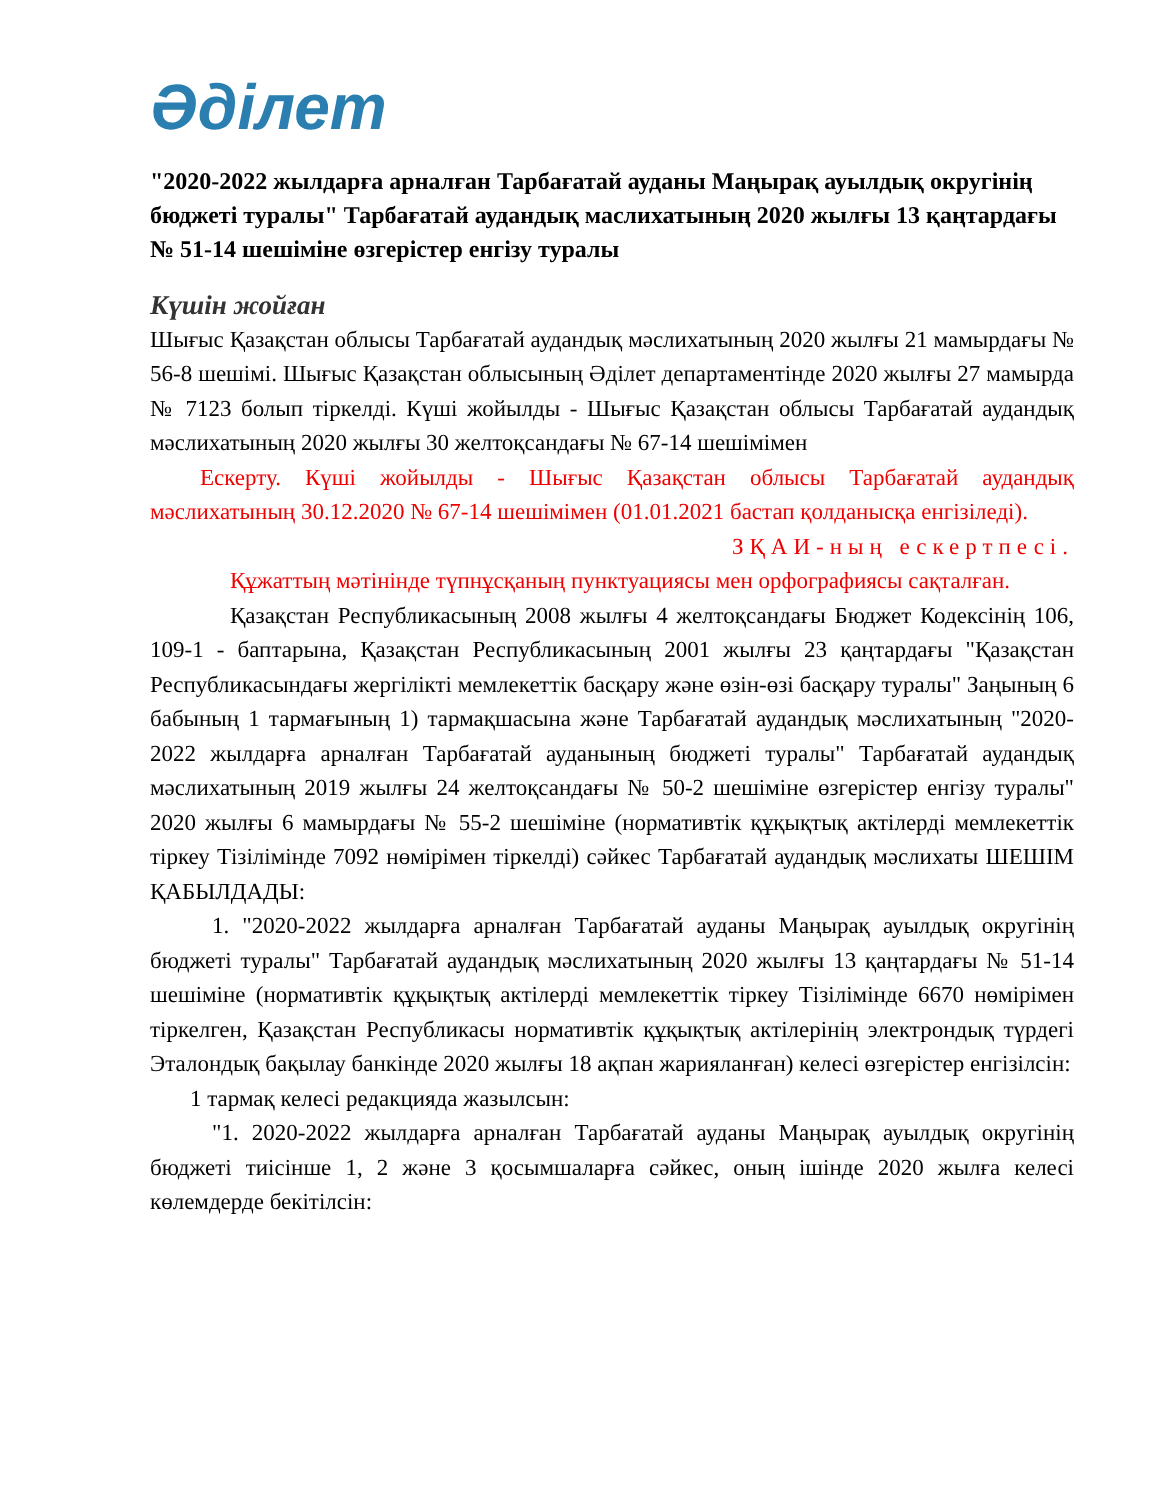Әділет
"2020-2022 жылдарға арналған Тарбағатай ауданы Маңырақ ауылдық округінің бюджеті туралы" Тарбағатай аудандық маслихатының 2020 жылғы 13 қаңтардағы № 51-14 шешіміне өзгерістер енгізу туралы
Күшін жойған
Шығыс Қазақстан облысы Тарбағатай аудандық мәслихатының 2020 жылғы 21 мамырдағы № 56-8 шешімі. Шығыс Қазақстан облысының Әділет департаментінде 2020 жылғы 27 мамырда № 7123 болып тіркелді. Күші жойылды - Шығыс Қазақстан облысы Тарбағатай аудандық мәслихатының 2020 жылғы 30 желтоқсандағы № 67-14 шешімімен
Ескерту. Күші жойылды - Шығыс Қазақстан облысы Тарбағатай аудандық мәслихатының 30.12.2020 № 67-14 шешімімен (01.01.2021 бастап қолданысқа енгізіледі).
ЗҚАИ-ның ескертпесі.
Құжаттың мәтінінде түпнұсқаның пунктуациясы мен орфографиясы сақталған.
Қазақстан Республикасының 2008 жылғы 4 желтоқсандағы Бюджет Кодексінің 106, 109-1 - баптарына, Қазақстан Республикасының 2001 жылғы 23 қаңтардағы "Қазақстан Республикасындағы жергілікті мемлекеттік басқару және өзін-өзі басқару туралы" Заңының 6 бабының 1 тармағының 1) тармақшасына және Тарбағатай аудандық мәслихатының "2020-2022 жылдарға арналған Тарбағатай ауданының бюджеті туралы" Тарбағатай аудандық мәслихатының 2019 жылғы 24 желтоқсандағы № 50-2 шешіміне өзгерістер енгізу туралы" 2020 жылғы 6 мамырдағы № 55-2 шешіміне (нормативтік құқықтық актілерді мемлекеттік тіркеу Тізілімінде 7092 нөмірімен тіркелді) сәйкес Тарбағатай аудандық мәслихаты ШЕШІМ ҚАБЫЛДАДЫ:
1. "2020-2022 жылдарға арналған Тарбағатай ауданы Маңырақ ауылдық округінің бюджеті туралы" Тарбағатай аудандық мәслихатының 2020 жылғы 13 қаңтардағы № 51-14 шешіміне (нормативтік құқықтық актілерді мемлекеттік тіркеу Тізілімінде 6670 нөмірімен тіркелген, Қазақстан Республикасы нормативтік құқықтық актілерінің электрондық түрдегі Эталондық бақылау банкінде 2020 жылғы 18 ақпан жарияланған) келесі өзгерістер енгізілсін:
1 тармақ келесі редакцияда жазылсын:
"1. 2020-2022 жылдарға арналған Тарбағатай ауданы Маңырақ ауылдық округінің бюджеті тиісінше 1, 2 және 3 қосымшаларға сәйкес, оның ішінде 2020 жылға келесі көлемдерде бекітілсін: